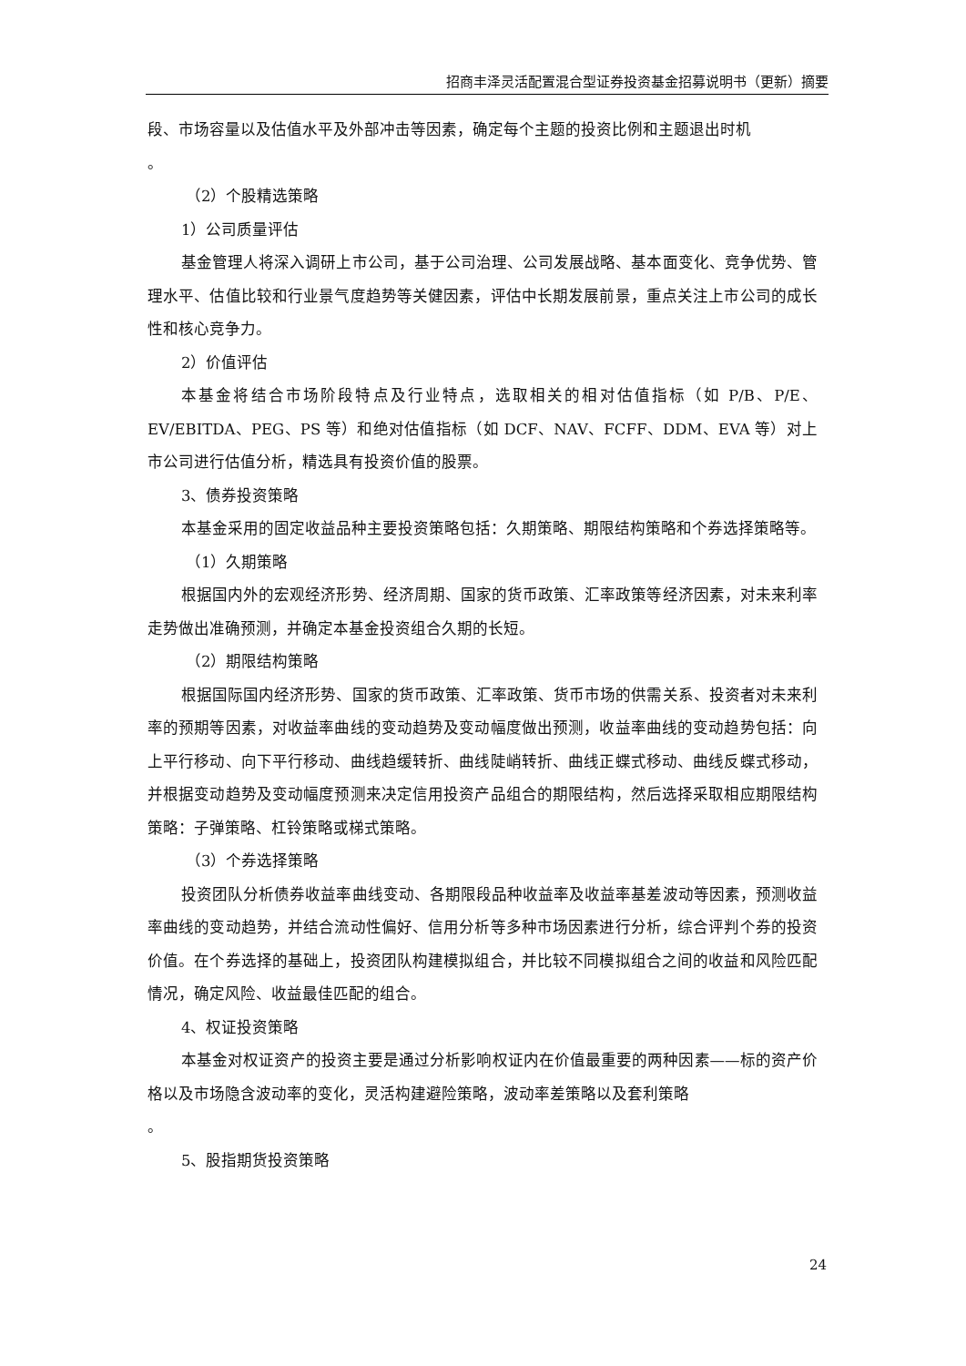招商丰泽灵活配置混合型证券投资基金招募说明书（更新）摘要
段、市场容量以及估值水平及外部冲击等因素，确定每个主题的投资比例和主题退出时机
。
（2）个股精选策略
1）公司质量评估
基金管理人将深入调研上市公司，基于公司治理、公司发展战略、基本面变化、竞争优势、管理水平、估值比较和行业景气度趋势等关健因素，评估中长期发展前景，重点关注上市公司的成长性和核心竞争力。
2）价值评估
本基金将结合市场阶段特点及行业特点，选取相关的相对估值指标（如 P/B、P/E、EV/EBITDA、PEG、PS 等）和绝对估值指标（如 DCF、NAV、FCFF、DDM、EVA 等）对上市公司进行估值分析，精选具有投资价值的股票。
3、债券投资策略
本基金采用的固定收益品种主要投资策略包括：久期策略、期限结构策略和个券选择策略等。
（1）久期策略
根据国内外的宏观经济形势、经济周期、国家的货币政策、汇率政策等经济因素，对未来利率走势做出准确预测，并确定本基金投资组合久期的长短。
（2）期限结构策略
根据国际国内经济形势、国家的货币政策、汇率政策、货币市场的供需关系、投资者对未来利率的预期等因素，对收益率曲线的变动趋势及变动幅度做出预测，收益率曲线的变动趋势包括：向上平行移动、向下平行移动、曲线趋缓转折、曲线陡峭转折、曲线正蝶式移动、曲线反蝶式移动，并根据变动趋势及变动幅度预测来决定信用投资产品组合的期限结构，然后选择采取相应期限结构策略：子弹策略、杠铃策略或梯式策略。
（3）个券选择策略
投资团队分析债券收益率曲线变动、各期限段品种收益率及收益率基差波动等因素，预测收益率曲线的变动趋势，并结合流动性偏好、信用分析等多种市场因素进行分析，综合评判个券的投资价值。在个券选择的基础上，投资团队构建模拟组合，并比较不同模拟组合之间的收益和风险匹配情况，确定风险、收益最佳匹配的组合。
4、权证投资策略
本基金对权证资产的投资主要是通过分析影响权证内在价值最重要的两种因素——标的资产价格以及市场隐含波动率的变化，灵活构建避险策略，波动率差策略以及套利策略
。
5、股指期货投资策略
24